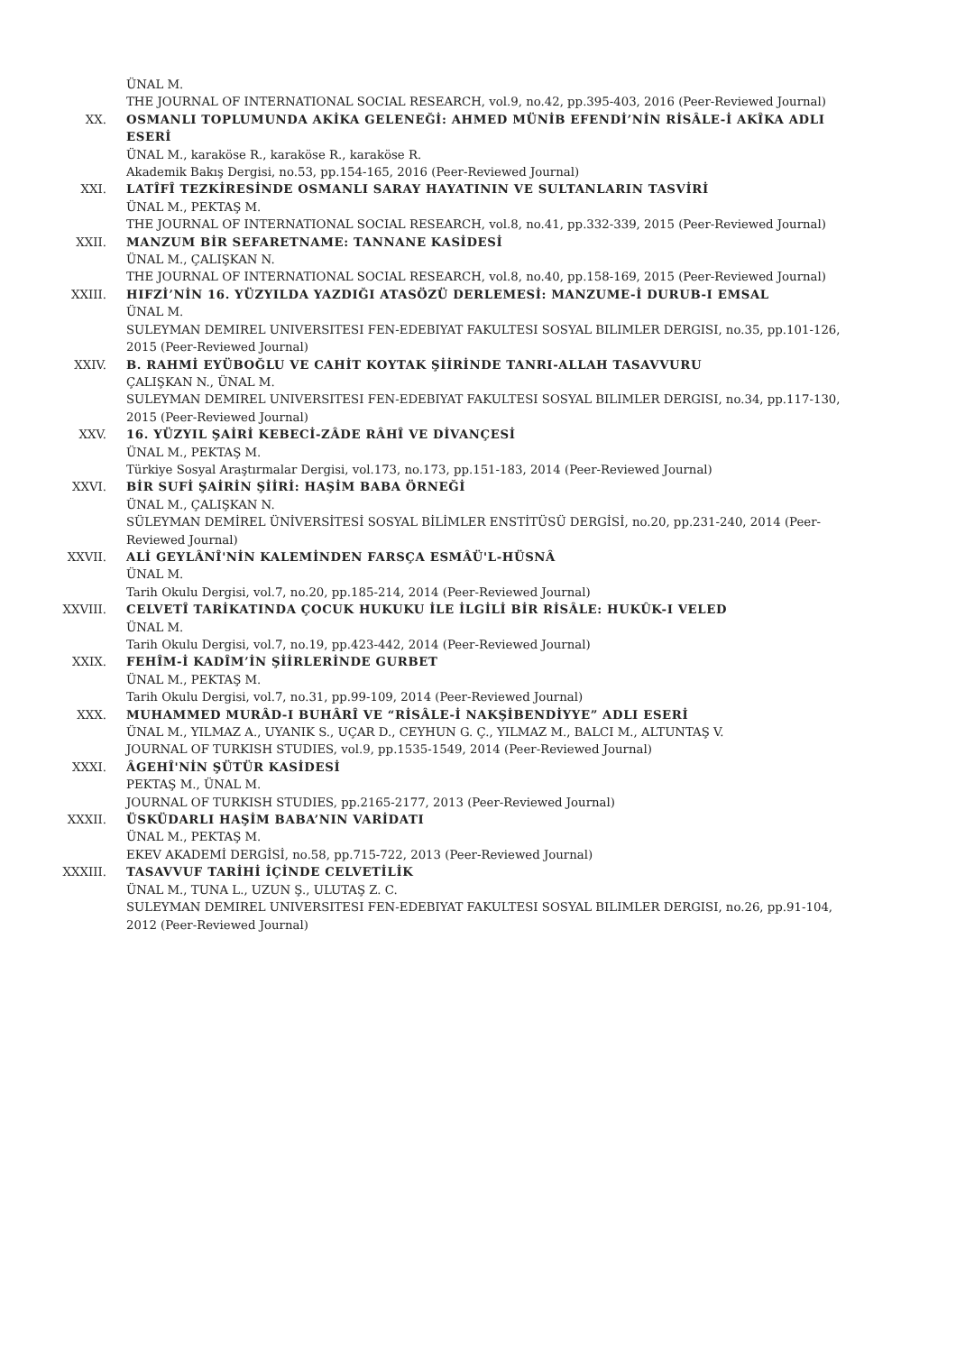ÜNAL M.
THE JOURNAL OF INTERNATIONAL SOCIAL RESEARCH, vol.9, no.42, pp.395-403, 2016 (Peer-Reviewed Journal)
XX. OSMANLI TOPLUMUNDA AKİKA GELENEĞİ: AHMED MÜNİB EFENDİ’NİN RİSÂLE-İ AKÎKA ADLI ESERİ
ÜNAL M., karaköse R., karaköse R., karaköse R.
Akademik Bakış Dergisi, no.53, pp.154-165, 2016 (Peer-Reviewed Journal)
XXI. LATÎFÎ TEZKİRESİNDE OSMANLI SARAY HAYATININ VE SULTANLARIN TASVİRİ
ÜNAL M., PEKTAŞ M.
THE JOURNAL OF INTERNATIONAL SOCIAL RESEARCH, vol.8, no.41, pp.332-339, 2015 (Peer-Reviewed Journal)
XXII. MANZUM BİR SEFARETNAME: TANNANE KASİDESİ
ÜNAL M., ÇALIŞKAN N.
THE JOURNAL OF INTERNATIONAL SOCIAL RESEARCH, vol.8, no.40, pp.158-169, 2015 (Peer-Reviewed Journal)
XXIII. HIFZİ’NİN 16. YÜZYILDA YAZDIĞI ATASÖZÜ DERLEMESİ: MANZUME-İ DURUB-I EMSAL
ÜNAL M.
SULEYMAN DEMIREL UNIVERSITESI FEN-EDEBIYAT FAKULTESI SOSYAL BILIMLER DERGISI, no.35, pp.101-126, 2015 (Peer-Reviewed Journal)
XXIV. B. RAHMİ EYÜBOĞLU VE CAHİT KOYTAK ŞİİRİNDE TANRI-ALLAH TASAVVURU
ÇALIŞKAN N., ÜNAL M.
SULEYMAN DEMIREL UNIVERSITESI FEN-EDEBIYAT FAKULTESI SOSYAL BILIMLER DERGISI, no.34, pp.117-130, 2015 (Peer-Reviewed Journal)
XXV. 16. YÜZYIL ŞAİRİ KEBECİ-ZÂDE RÂHÎ VE DİVANÇESİ
ÜNAL M., PEKTAŞ M.
Türkiye Sosyal Araştırmalar Dergisi, vol.173, no.173, pp.151-183, 2014 (Peer-Reviewed Journal)
XXVI. BİR SUFİ ŞAİRİN ŞİİRİ: HAŞİM BABA ÖRNEĞİ
ÜNAL M., ÇALIŞKAN N.
SÜLEYMAN DEMİREL ÜNİVERSİTESİ SOSYAL BİLİMLER ENSTİTÜSÜ DERGİSİ, no.20, pp.231-240, 2014 (Peer-Reviewed Journal)
XXVII. ALİ GEYLÂNÎ'NİN KALEMİNDEN FARSÇA ESMÂÜ'L-HÜSNÂ
ÜNAL M.
Tarih Okulu Dergisi, vol.7, no.20, pp.185-214, 2014 (Peer-Reviewed Journal)
XXVIII. CELVETÎ TARİKATINDA ÇOCUK HUKUKU İLE İLGİLİ BİR RİSÂLE: HUKÛK-I VELED
ÜNAL M.
Tarih Okulu Dergisi, vol.7, no.19, pp.423-442, 2014 (Peer-Reviewed Journal)
XXIX. FEHÎM-İ KADÎM’İN ŞİİRLERİNDE GURBET
ÜNAL M., PEKTAŞ M.
Tarih Okulu Dergisi, vol.7, no.31, pp.99-109, 2014 (Peer-Reviewed Journal)
XXX. MUHAMMED MURÂD-I BUHÂRÎ VE “RİSÂLE-İ NAKŞİBENDİYYE” ADLI ESERİ
ÜNAL M., YILMAZ A., UYANIK S., UÇAR D., CEYHUN G. Ç., YILMAZ M., BALCI M., ALTUNTAŞ V.
JOURNAL OF TURKISH STUDIES, vol.9, pp.1535-1549, 2014 (Peer-Reviewed Journal)
XXXI. ÂGEHÎ'NİN ŞÜTÜR KASİDESİ
PEKTAŞ M., ÜNAL M.
JOURNAL OF TURKISH STUDIES, pp.2165-2177, 2013 (Peer-Reviewed Journal)
XXXII. ÜSKÜDARLI HAŞİM BABA’NIN VARİDATI
ÜNAL M., PEKTAŞ M.
EKEV AKADEMİ DERGİSİ, no.58, pp.715-722, 2013 (Peer-Reviewed Journal)
XXXIII. TASAVVUF TARİHİ İÇİNDE CELVETİLİK
ÜNAL M., TUNA L., UZUN Ş., ULUTAŞ Z. C.
SULEYMAN DEMIREL UNIVERSITESI FEN-EDEBIYAT FAKULTESI SOSYAL BILIMLER DERGISI, no.26, pp.91-104, 2012 (Peer-Reviewed Journal)